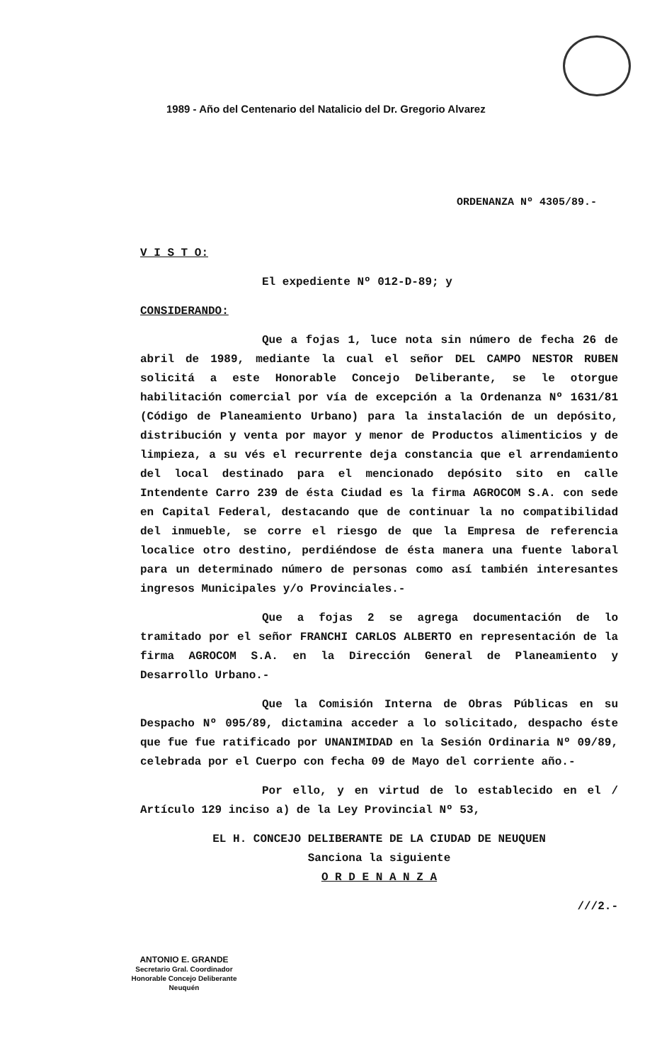1989 - Año del Centenario del Natalicio del Dr. Gregorio Alvarez
ORDENANZA Nº 4305/89.-
V I S T O:
El expediente Nº 012-D-89; y
CONSIDERANDO:
Que a fojas 1, luce nota sin número de fecha 26 de abril de 1989, mediante la cual el señor DEL CAMPO NESTOR RUBEN solicitá a este Honorable Concejo Deliberante, se le otorgue habilitación comercial por vía de excepción a la Ordenanza Nº 1631/81 (Código de Planeamiento Urbano) para la instalación de un depósito, distribución y venta por mayor y menor de Productos alimenticios y de limpieza, a su vés el recurrente deja constancia que el arrendamiento del local destinado para el mencionado depósito sito en calle Intendente Carro 239 de ésta Ciudad es la firma AGROCOM S.A. con sede en Capital Federal, destacando que de continuar la no compatibilidad del inmueble, se corre el riesgo de que la Empresa de referencia localice otro destino, perdiéndose de ésta manera una fuente laboral para un determinado número de personas como así también interesantes ingresos Municipales y/o Provinciales.-
Que a fojas 2 se agrega documentación de lo tramitado por el señor FRANCHI CARLOS ALBERTO en representación de la firma AGROCOM S.A. en la Dirección General de Planeamiento y Desarrollo Urbano.-
Que la Comisión Interna de Obras Públicas en su Despacho Nº 095/89, dictamina acceder a lo solicitado, despacho éste que fue fue ratificado por UNANIMIDAD en la Sesión Ordinaria Nº 09/89, celebrada por el Cuerpo con fecha 09 de Mayo del corriente año.-
Por ello, y en virtud de lo establecido en el / Artículo 129 inciso a) de la Ley Provincial Nº 53,
EL H. CONCEJO DELIBERANTE DE LA CIUDAD DE NEUQUEN
Sanciona la siguiente
O R D E N A N Z A
///2.-
ANTONIO E. GRANDE
Secretario Gral. Coordinador
Honorable Concejo Deliberante
Neuquén